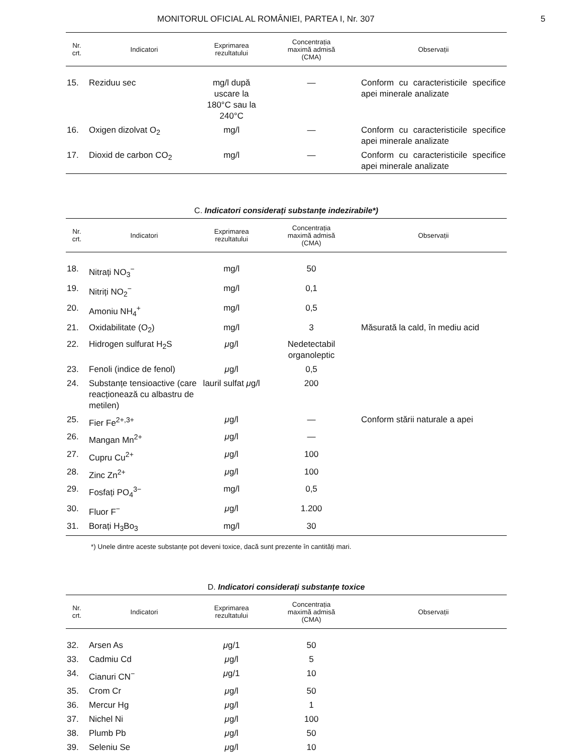MONITORUL OFICIAL AL ROMÂNIEI, PARTEA I, Nr. 307 5
| Nr. crt. | Indicatori | Exprimarea rezultatului | Concentrația maximă admisă (CMA) | Observații |
| --- | --- | --- | --- | --- |
| 15. | Reziduu sec | mg/l după uscare la 180°C sau la 240°C | — | Conform cu caracteristicile specifice apei minerale analizate |
| 16. | Oxigen dizolvat O<sub>2</sub> | mg/l | — | Conform cu caracteristicile specifice apei minerale analizate |
| 17. | Dioxid de carbon CO<sub>2</sub> | mg/l | — | Conform cu caracteristicile specifice apei minerale analizate |
C. Indicatori considerați substanțe indezirabile*)
| Nr. crt. | Indicatori | Exprimarea rezultatului | Concentrația maximă admisă (CMA) | Observații |
| --- | --- | --- | --- | --- |
| 18. | Nitrați NO<sub>3</sub><sup>−</sup> | mg/l | 50 | |
| 19. | Nitriți NO<sub>2</sub><sup>−</sup> | mg/l | 0,1 | |
| 20. | Amoniu NH<sub>4</sub><sup>+</sup> | mg/l | 0,5 | |
| 21. | Oxidabilitate (O<sub>2</sub>) | mg/l | 3 | Măsurată la cald, în mediu acid |
| 22. | Hidrogen sulfurat H<sub>2</sub>S | μ g/l | Nedetectabil organoleptic | |
| 23. | Fenoli (indice de fenol) | μ g/l | 0,5 | |
| 24. | Substanțe tensioactive (care reacționează cu albastru de metilen) | lauril sulfat μ g/l | 200 | |
| 25. | Fier Fe<sup>2+,3+</sup> | μ g/l | — | Conform stării naturale a apei |
| 26. | Mangan Mn<sup>2+</sup> | μ g/l | — | |
| 27. | Cupru Cu<sup>2+</sup> | μ g/l | 100 | |
| 28. | Zinc Zn<sup>2+</sup> | μ g/l | 100 | |
| 29. | Fosfați PO<sub>4</sub><sup>3−</sup> | mg/l | 0,5 | |
| 30. | Fluor F<sup>−</sup> | μ g/l | 1.200 | |
| 31. | Borați H<sub>3</sub>Bo<sub>3</sub> | mg/l | 30 | |
*) Unele dintre aceste substanțe pot deveni toxice, dacă sunt prezente în cantități mari.
D. Indicatori considerați substanțe toxice
| Nr. crt. | Indicatori | Exprimarea rezultatului | Concentrația maximă admisă (CMA) | Observații |
| --- | --- | --- | --- | --- |
| 32. | Arsen As | μ g/1 | 50 | |
| 33. | Cadmiu Cd | μ g/l | 5 | |
| 34. | Cianuri CN<sup>−</sup> | μ g/1 | 10 | |
| 35. | Crom Cr | μ g/l | 50 | |
| 36. | Mercur Hg | μ g/l | 1 | |
| 37. | Nichel Ni | μ g/l | 100 | |
| 38. | Plumb Pb | μ g/l | 50 | |
| 39. | Seleniu Se | μ g/l | 10 | |